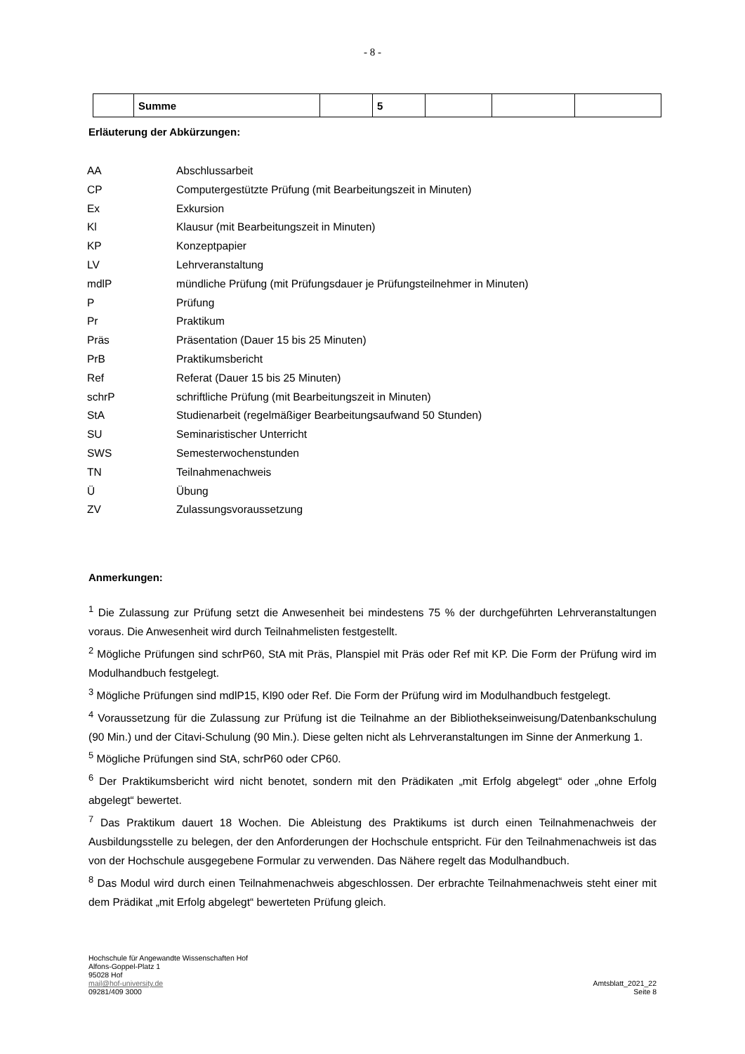- 8 -
| | Summe | | 5 | | | |
Erläuterung der Abkürzungen:
| AA | Abschlussarbeit |
| CP | Computergestützte Prüfung (mit Bearbeitungszeit in Minuten) |
| Ex | Exkursion |
| Kl | Klausur (mit Bearbeitungszeit in Minuten) |
| KP | Konzeptpapier |
| LV | Lehrveranstaltung |
| mdlP | mündliche Prüfung (mit Prüfungsdauer je Prüfungsteilnehmer in Minuten) |
| P | Prüfung |
| Pr | Praktikum |
| Präs | Präsentation (Dauer 15 bis 25 Minuten) |
| PrB | Praktikumsbericht |
| Ref | Referat (Dauer 15 bis 25 Minuten) |
| schrP | schriftliche Prüfung (mit Bearbeitungszeit in Minuten) |
| StA | Studienarbeit (regelmäßiger Bearbeitungsaufwand 50 Stunden) |
| SU | Seminaristischer Unterricht |
| SWS | Semesterwochenstunden |
| TN | Teilnahmenachweis |
| Ü | Übung |
| ZV | Zulassungsvoraussetzung |
Anmerkungen:
<sup>1</sup> Die Zulassung zur Prüfung setzt die Anwesenheit bei mindestens 75 % der durchgeführten Lehrveranstaltungen voraus. Die Anwesenheit wird durch Teilnahmelisten festgestellt.
<sup>2</sup> Mögliche Prüfungen sind schrP60, StA mit Präs, Planspiel mit Präs oder Ref mit KP. Die Form der Prüfung wird im Modulhandbuch festgelegt.
<sup>3</sup> Mögliche Prüfungen sind mdlP15, Kl90 oder Ref. Die Form der Prüfung wird im Modulhandbuch festgelegt.
<sup>4</sup> Voraussetzung für die Zulassung zur Prüfung ist die Teilnahme an der Bibliothekseinweisung/Datenbankschulung (90 Min.) und der Citavi-Schulung (90 Min.). Diese gelten nicht als Lehrveranstaltungen im Sinne der Anmerkung 1.
<sup>5</sup> Mögliche Prüfungen sind StA, schrP60 oder CP60.
<sup>6</sup> Der Praktikumsbericht wird nicht benotet, sondern mit den Prädikaten „mit Erfolg abgelegt“ oder „ohne Erfolg abgelegt“ bewertet.
<sup>7</sup> Das Praktikum dauert 18 Wochen. Die Ableistung des Praktikums ist durch einen Teilnahmenachweis der Ausbildungsstelle zu belegen, der den Anforderungen der Hochschule entspricht. Für den Teilnahmenachweis ist das von der Hochschule ausgegebene Formular zu verwenden. Das Nähere regelt das Modulhandbuch.
<sup>8</sup> Das Modul wird durch einen Teilnahmenachweis abgeschlossen. Der erbrachte Teilnahmenachweis steht einer mit dem Prädikat „mit Erfolg abgelegt“ bewerteten Prüfung gleich.
Hochschule für Angewandte Wissenschaften Hof
Alfons-Goppel-Platz 1
95028 Hof
mail@hof-university.de
09281/409 3000
Amtsblatt_2021_22
Seite 8